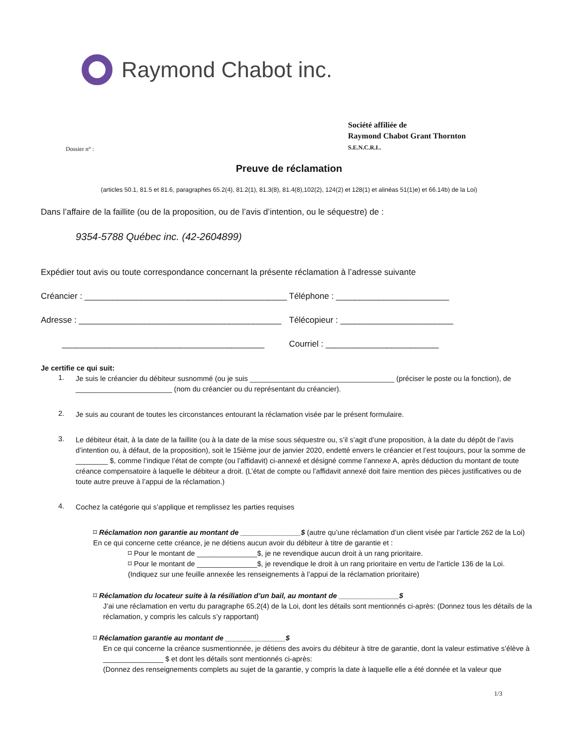Raymond Chabot inc.
Dossier n° :
Société affiliée de
Raymond Chabot Grant Thornton
S.E.N.C.R.L.
Preuve de réclamation
(articles 50.1, 81.5 et 81.6, paragraphes 65.2(4), 81.2(1), 81.3(8), 81.4(8),102(2), 124(2) et 128(1) et alinéas 51(1)e) et 66.14b) de la Loi)
Dans l’affaire de la faillite (ou de la proposition, ou de l’avis d’intention, ou le séquestre) de :
9354-5788 Québec inc. (42-2604899)
Expédier tout avis ou toute correspondance concernant la présente réclamation à l’adresse suivante
Créancier : ___________________________________________
Téléphone : ________________________
Adresse : ___________________________________________ Télécopieur : ________________________
___________________________________________ Courriel : ________________________
Je certifie ce qui suit:
1.
Je suis le créancier du débiteur susnommé (ou je suis ____________________________________ (préciser le poste ou la fonction), de ________________________ (nom du créancier ou du représentant du créancier).
2.
Je suis au courant de toutes les circonstances entourant la réclamation visée par le présent formulaire.
3.
Le débiteur était, à la date de la faillite (ou à la date de la mise sous séquestre ou, s’il s’agit d’une proposition, à la date du dépôt de l’avis d’intention ou, à défaut, de la proposition), soit le 15ième jour de janvier 2020, endetté envers le créancier et l’est toujours, pour la somme de ________ $, comme l’indique l’état de compte (ou l’affidavit) ci-annexé et désigné comme l’annexe A, après déduction du montant de toute créance compensatoire à laquelle le débiteur a droit. (L’état de compte ou l’affidavit annexé doit faire mention des pièces justificatives ou de toute autre preuve à l’appui de la réclamation.)
4.
Cochez la catégorie qui s’applique et remplissez les parties requises
⌑ Réclamation non garantie au montant de _______________$ (autre qu’une réclamation d’un client visée par l’article 262 de la Loi)
En ce qui concerne cette créance, je ne détiens aucun avoir du débiteur à titre de garantie et :
⌑ Pour le montant de _______________$, je ne revendique aucun droit à un rang prioritaire.
⌑ Pour le montant de _______________$, je revendique le droit à un rang prioritaire en vertu de l’article 136 de la Loi.
(Indiquez sur une feuille annexée les renseignements à l’appui de la réclamation prioritaire)
⌑ Réclamation du locateur suite à la résiliation d’un bail, au montant de _______________$
J’ai une réclamation en vertu du paragraphe 65.2(4) de la Loi, dont les détails sont mentionnés ci-après: (Donnez tous les détails de la réclamation, y compris les calculs s’y rapportant)
⌑ Réclamation garantie au montant de _______________$
En ce qui concerne la créance susmentionnée, je détiens des avoirs du débiteur à titre de garantie, dont la valeur estimative s’élève à _______________ $ et dont les détails sont mentionnés ci-après:
(Donnez des renseignements complets au sujet de la garantie, y compris la date à laquelle elle a été donnée et la valeur que
1/3